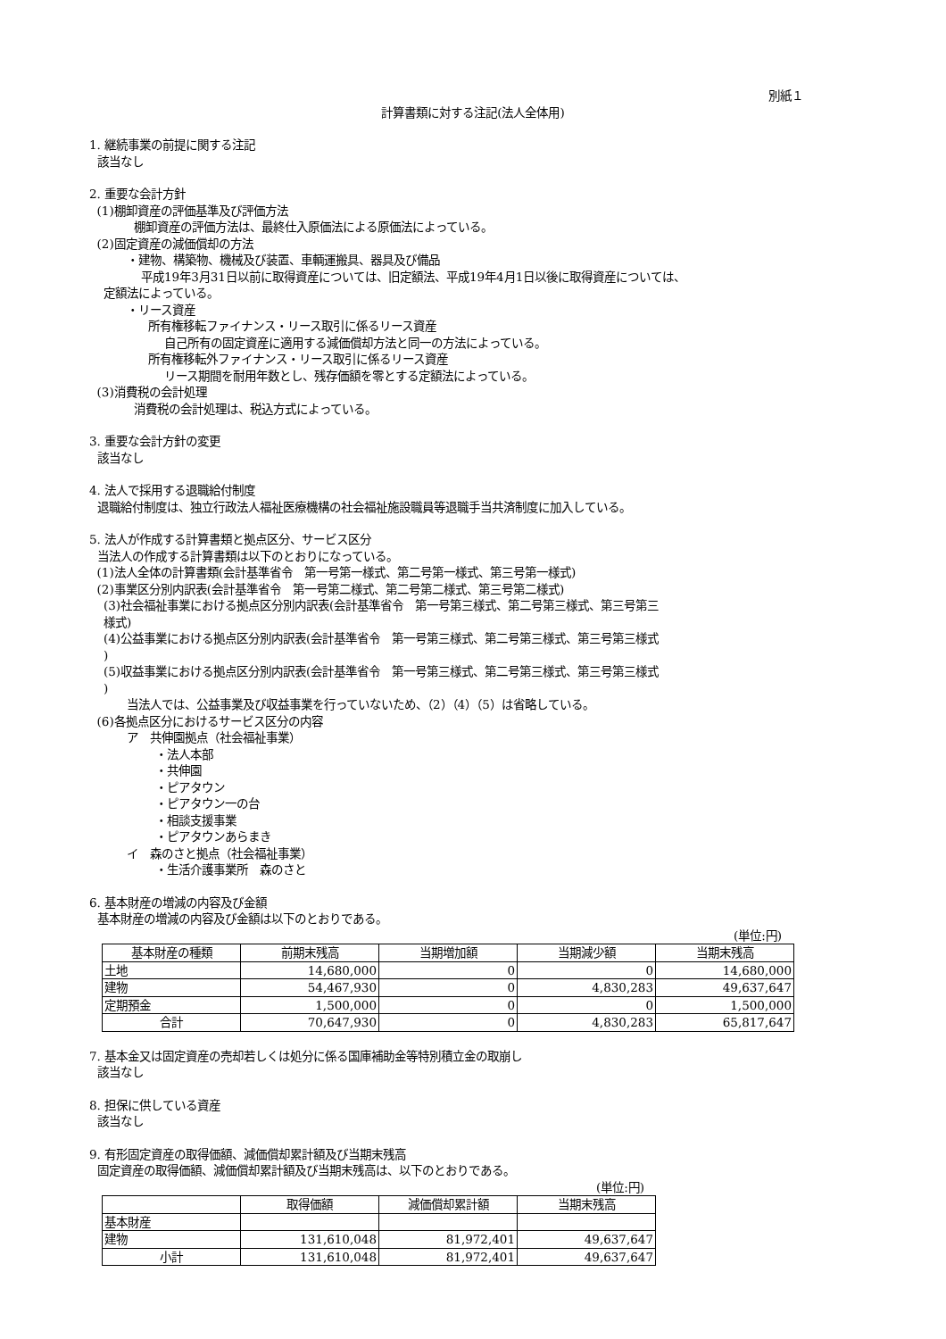別紙１
計算書類に対する注記(法人全体用)
1. 継続事業の前提に関する注記
該当なし
2. 重要な会計方針
(1)棚卸資産の評価基準及び評価方法
棚卸資産の評価方法は、最終仕入原価法による原価法によっている。
(2)固定資産の減価償却の方法
・建物、構築物、機械及び装置、車輌運搬具、器具及び備品
平成19年3月31日以前に取得資産については、旧定額法、平成19年4月1日以後に取得資産については、
定額法によっている。
・リース資産
所有権移転ファイナンス・リース取引に係るリース資産
自己所有の固定資産に適用する減価償却方法と同一の方法によっている。
所有権移転外ファイナンス・リース取引に係るリース資産
リース期間を耐用年数とし、残存価額を零とする定額法によっている。
(3)消費税の会計処理
消費税の会計処理は、税込方式によっている。
3. 重要な会計方針の変更
該当なし
4. 法人で採用する退職給付制度
退職給付制度は、独立行政法人福祉医療機構の社会福祉施設職員等退職手当共済制度に加入している。
5. 法人が作成する計算書類と拠点区分、サービス区分
当法人の作成する計算書類は以下のとおりになっている。
(1)法人全体の計算書類(会計基準省令　第一号第一様式、第二号第一様式、第三号第一様式)
(2)事業区分別内訳表(会計基準省令　第一号第二様式、第二号第二様式、第三号第二様式)
(3)社会福祉事業における拠点区分別内訳表(会計基準省令　第一号第三様式、第二号第三様式、第三号第三
様式)
(4)公益事業における拠点区分別内訳表(会計基準省令　第一号第三様式、第二号第三様式、第三号第三様式
)
(5)収益事業における拠点区分別内訳表(会計基準省令　第一号第三様式、第二号第三様式、第三号第三様式
)
当法人では、公益事業及び収益事業を行っていないため、（2）（4）（5）は省略している。
(6)各拠点区分におけるサービス区分の内容
ア　共伸園拠点（社会福祉事業）
・法人本部
・共伸園
・ピアタウン
・ピアタウン一の台
・相談支援事業
・ピアタウンあらまき
イ　森のさと拠点（社会福祉事業）
・生活介護事業所　森のさと
6. 基本財産の増減の内容及び金額
基本財産の増減の内容及び金額は以下のとおりである。
(単位:円)
| 基本財産の種類 | 前期末残高 | 当期増加額 | 当期減少額 | 当期末残高 |
| --- | --- | --- | --- | --- |
| 土地 | 14,680,000 | 0 | 0 | 14,680,000 |
| 建物 | 54,467,930 | 0 | 4,830,283 | 49,637,647 |
| 定期預金 | 1,500,000 | 0 | 0 | 1,500,000 |
| 合計 | 70,647,930 | 0 | 4,830,283 | 65,817,647 |
7. 基本金又は固定資産の売却若しくは処分に係る国庫補助金等特別積立金の取崩し
該当なし
8. 担保に供している資産
該当なし
9. 有形固定資産の取得価額、減価償却累計額及び当期末残高
固定資産の取得価額、減価償却累計額及び当期末残高は、以下のとおりである。
(単位:円)
| | 取得価額 | 減価償却累計額 | 当期末残高 |
| --- | --- | --- | --- |
| 基本財産 | | | |
| 建物 | 131,610,048 | 81,972,401 | 49,637,647 |
| 小計 | 131,610,048 | 81,972,401 | 49,637,647 |